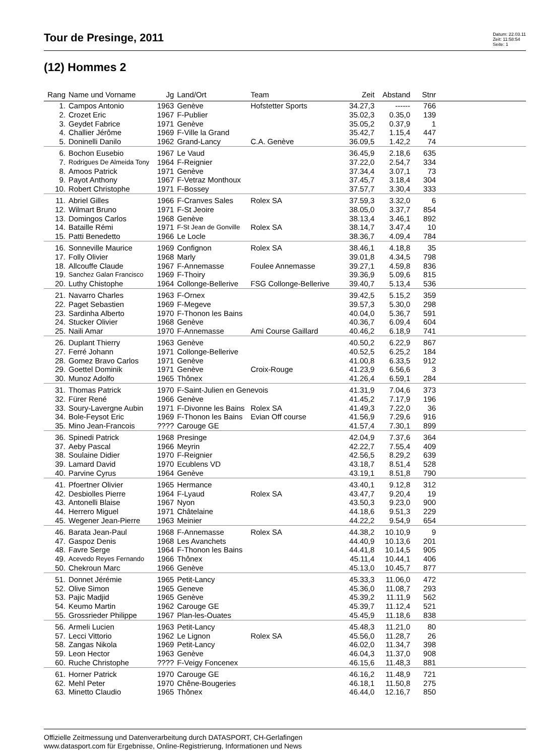Tour de Presinge, 2011
Datum: 22.03.11
Zeit: 11:58:54
Seite: 1
(12) Hommes 2
| Rang | Name und Vorname | Jg | Land/Ort | Team | Zeit | Abstand | Stnr | |
| --- | --- | --- | --- | --- | --- | --- | --- | --- |
| 1. | Campos Antonio | 1963 | Genève | Hofstetter Sports | 34.27,3 | ------ | 766 | |
| 2. | Crozet Eric | 1967 | F-Publier | | 35.02,3 | 0.35,0 | 139 | |
| 3. | Geydet Fabrice | 1971 | Genève | | 35.05,2 | 0.37,9 | 1 | |
| 4. | Challier Jérôme | 1969 | F-Ville la Grand | | 35.42,7 | 1.15,4 | 447 | |
| 5. | Doninelli Danilo | 1962 | Grand-Lancy | C.A. Genève | 36.09,5 | 1.42,2 | 74 | |
| 6. | Bochon Eusebio | 1967 | Le Vaud | | 36.45,9 | 2.18,6 | 635 | |
| 7. | Rodrigues De Almeida Tony | 1964 | F-Reignier | | 37.22,0 | 2.54,7 | 334 | |
| 8. | Amoos Patrick | 1971 | Genève | | 37.34,4 | 3.07,1 | 73 | |
| 9. | Payot Anthony | 1967 | F-Vetraz Monthoux | | 37.45,7 | 3.18,4 | 304 | |
| 10. | Robert Christophe | 1971 | F-Bossey | | 37.57,7 | 3.30,4 | 333 | |
| 11. | Abriel Gilles | 1966 | F-Cranves Sales | Rolex SA | 37.59,3 | 3.32,0 | 6 | |
| 12. | Wilmart Bruno | 1971 | F-St Jeoire | | 38.05,0 | 3.37,7 | 854 | |
| 13. | Domingos Carlos | 1968 | Genève | | 38.13,4 | 3.46,1 | 892 | |
| 14. | Bataille Rémi | 1971 | F-St Jean de Gonville | Rolex SA | 38.14,7 | 3.47,4 | 10 | |
| 15. | Patti Benedetto | 1966 | Le Locle | | 38.36,7 | 4.09,4 | 784 | |
| 16. | Sonneville Maurice | 1969 | Confignon | Rolex SA | 38.46,1 | 4.18,8 | 35 | |
| 17. | Folly Olivier | 1968 | Marly | | 39.01,8 | 4.34,5 | 798 | |
| 18. | Allcouffe Claude | 1967 | F-Annemasse | Foulee Annemasse | 39.27,1 | 4.59,8 | 836 | |
| 19. | Sanchez Galan Francisco | 1969 | F-Thoiry | | 39.36,9 | 5.09,6 | 815 | |
| 20. | Luthy Chistophe | 1964 | Collonge-Bellerive | FSG Collonge-Bellerive | 39.40,7 | 5.13,4 | 536 | |
| 21. | Navarro Charles | 1963 | F-Ornex | | 39.42,5 | 5.15,2 | 359 | |
| 22. | Paget Sebastien | 1969 | F-Megeve | | 39.57,3 | 5.30,0 | 298 | |
| 23. | Sardinha Alberto | 1970 | F-Thonon les Bains | | 40.04,0 | 5.36,7 | 591 | |
| 24. | Stucker Olivier | 1968 | Genève | | 40.36,7 | 6.09,4 | 604 | |
| 25. | Naili Amar | 1970 | F-Annemasse | Ami Course Gaillard | 40.46,2 | 6.18,9 | 741 | |
| 26. | Duplant Thierry | 1963 | Genève | | 40.50,2 | 6.22,9 | 867 | |
| 27. | Ferré Johann | 1971 | Collonge-Bellerive | | 40.52,5 | 6.25,2 | 184 | |
| 28. | Gomez Bravo Carlos | 1971 | Genève | | 41.00,8 | 6.33,5 | 912 | |
| 29. | Goettel Dominik | 1971 | Genève | Croix-Rouge | 41.23,9 | 6.56,6 | 3 | |
| 30. | Munoz Adolfo | 1965 | Thônex | | 41.26,4 | 6.59,1 | 284 | |
| 31. | Thomas Patrick | 1970 | F-Saint-Julien en Genevois | | 41.31,9 | 7.04,6 | 373 | |
| 32. | Fürer René | 1966 | Genève | | 41.45,2 | 7.17,9 | 196 | |
| 33. | Soury-Lavergne Aubin | 1971 | F-Divonne les Bains | Rolex SA | 41.49,3 | 7.22,0 | 36 | |
| 34. | Bole-Feysot Eric | 1969 | F-Thonon les Bains | Evian Off course | 41.56,9 | 7.29,6 | 916 | |
| 35. | Mino Jean-Francois | ???? | Carouge GE | | 41.57,4 | 7.30,1 | 899 | |
| 36. | Spinedi Patrick | 1968 | Presinge | | 42.04,9 | 7.37,6 | 364 | |
| 37. | Aeby Pascal | 1966 | Meyrin | | 42.22,7 | 7.55,4 | 409 | |
| 38. | Soulaine Didier | 1970 | F-Reignier | | 42.56,5 | 8.29,2 | 639 | |
| 39. | Lamard David | 1970 | Ecublens VD | | 43.18,7 | 8.51,4 | 528 | |
| 40. | Parvine Cyrus | 1964 | Genève | | 43.19,1 | 8.51,8 | 790 | |
| 41. | Pfoertner Olivier | 1965 | Hermance | | 43.40,1 | 9.12,8 | 312 | |
| 42. | Desbiolles Pierre | 1964 | F-Lyaud | Rolex SA | 43.47,7 | 9.20,4 | 19 | |
| 43. | Antonelli Blaise | 1967 | Nyon | | 43.50,3 | 9.23,0 | 900 | |
| 44. | Herrero Miguel | 1971 | Châtelaine | | 44.18,6 | 9.51,3 | 229 | |
| 45. | Wegener Jean-Pierre | 1963 | Meinier | | 44.22,2 | 9.54,9 | 654 | |
| 46. | Barata Jean-Paul | 1968 | F-Annemasse | Rolex SA | 44.38,2 | 10.10,9 | 9 | |
| 47. | Gaspoz Denis | 1968 | Les Avanchets | | 44.40,9 | 10.13,6 | 201 | |
| 48. | Favre Serge | 1964 | F-Thonon les Bains | | 44.41,8 | 10.14,5 | 905 | |
| 49. | Acevedo Reyes Fernando | 1966 | Thônex | | 45.11,4 | 10.44,1 | 406 | |
| 50. | Chekroun Marc | 1966 | Genève | | 45.13,0 | 10.45,7 | 877 | |
| 51. | Donnet Jérémie | 1965 | Petit-Lancy | | 45.33,3 | 11.06,0 | 472 | |
| 52. | Olive Simon | 1965 | Geneve | | 45.36,0 | 11.08,7 | 293 | |
| 53. | Pajic Madjid | 1965 | Genève | | 45.39,2 | 11.11,9 | 562 | |
| 54. | Keumo Martin | 1962 | Carouge GE | | 45.39,7 | 11.12,4 | 521 | |
| 55. | Grossrieder Philippe | 1967 | Plan-les-Ouates | | 45.45,9 | 11.18,6 | 838 | |
| 56. | Armeli Lucien | 1963 | Petit-Lancy | | 45.48,3 | 11.21,0 | 80 | |
| 57. | Lecci Vittorio | 1962 | Le Lignon | Rolex SA | 45.56,0 | 11.28,7 | 26 | |
| 58. | Zangas Nikola | 1969 | Petit-Lancy | | 46.02,0 | 11.34,7 | 398 | |
| 59. | Leon Hector | 1963 | Genève | | 46.04,3 | 11.37,0 | 908 | |
| 60. | Ruche Christophe | ???? | F-Veigy Foncenex | | 46.15,6 | 11.48,3 | 881 | |
| 61. | Horner Patrick | 1970 | Carouge GE | | 46.16,2 | 11.48,9 | 721 | |
| 62. | Mehl Peter | 1970 | Chêne-Bougeries | | 46.18,1 | 11.50,8 | 275 | |
| 63. | Minetto Claudio | 1965 | Thônex | | 46.44,0 | 12.16,7 | 850 | |
Offizielle Zeitmessung und Datenverarbeitung durch DATASPORT, CH-Gerlafingen
www.datasport.com für Ergebnisse, Online-Registrierung, Informationen und News